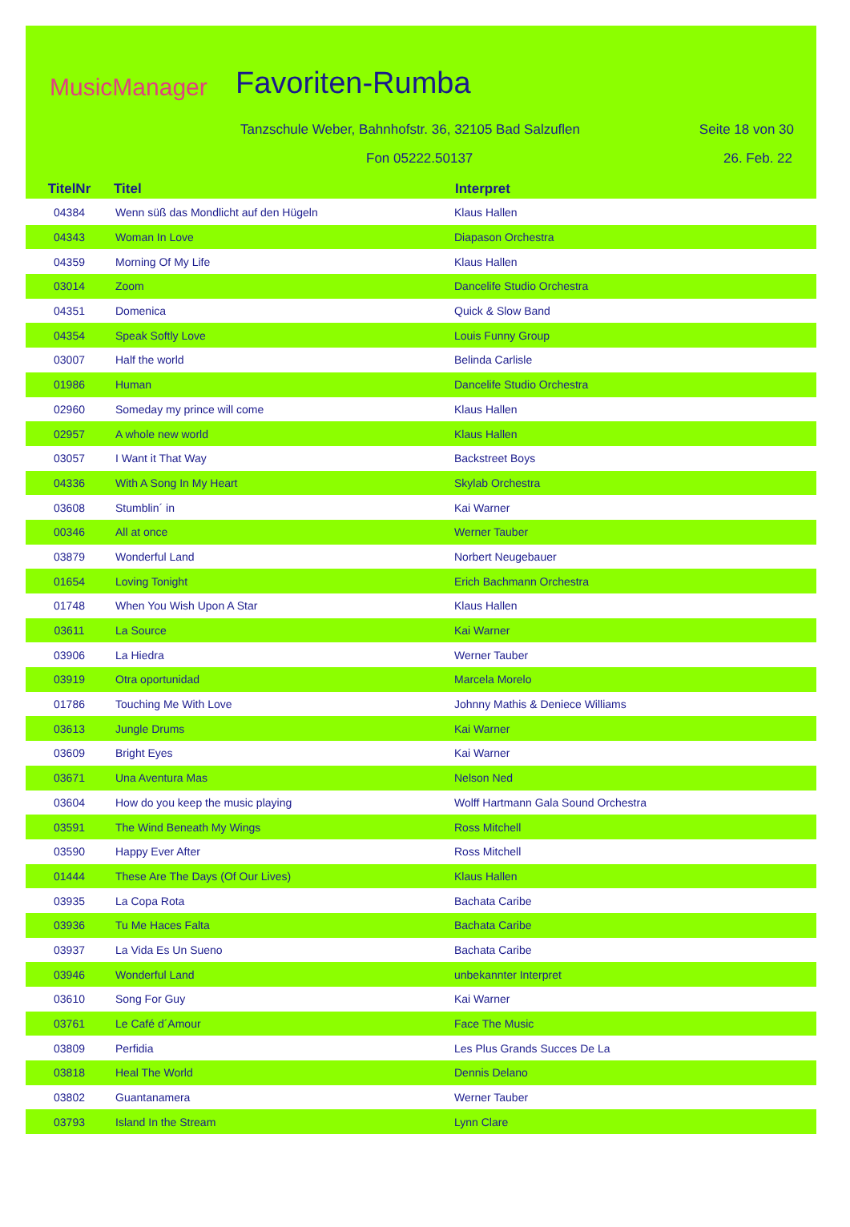MusicManager Favoriten-Rumba
Tanzschule Weber, Bahnhofstr. 36, 32105 Bad Salzuflen
Seite 18 von 30
Fon 05222.50137 26. Feb. 22
| TitelNr | Titel | Interpret |
| --- | --- | --- |
| 04384 | Wenn süß das Mondlicht auf den Hügeln | Klaus Hallen |
| 04343 | Woman In Love | Diapason Orchestra |
| 04359 | Morning Of My Life | Klaus Hallen |
| 03014 | Zoom | Dancelife Studio Orchestra |
| 04351 | Domenica | Quick & Slow Band |
| 04354 | Speak Softly Love | Louis Funny Group |
| 03007 | Half the world | Belinda Carlisle |
| 01986 | Human | Dancelife Studio Orchestra |
| 02960 | Someday my prince will come | Klaus Hallen |
| 02957 | A whole new world | Klaus Hallen |
| 03057 | I Want it That Way | Backstreet Boys |
| 04336 | With A Song In My Heart | Skylab Orchestra |
| 03608 | Stumblin´ in | Kai Warner |
| 00346 | All at once | Werner Tauber |
| 03879 | Wonderful Land | Norbert Neugebauer |
| 01654 | Loving Tonight | Erich Bachmann Orchestra |
| 01748 | When You Wish Upon A Star | Klaus Hallen |
| 03611 | La Source | Kai Warner |
| 03906 | La Hiedra | Werner Tauber |
| 03919 | Otra oportunidad | Marcela Morelo |
| 01786 | Touching Me With Love | Johnny Mathis & Deniece Williams |
| 03613 | Jungle Drums | Kai Warner |
| 03609 | Bright Eyes | Kai Warner |
| 03671 | Una Aventura Mas | Nelson Ned |
| 03604 | How do you keep the music playing | Wolff Hartmann Gala Sound Orchestra |
| 03591 | The Wind Beneath My Wings | Ross Mitchell |
| 03590 | Happy Ever After | Ross Mitchell |
| 01444 | These Are The Days (Of Our Lives) | Klaus Hallen |
| 03935 | La Copa Rota | Bachata Caribe |
| 03936 | Tu Me Haces Falta | Bachata Caribe |
| 03937 | La Vida Es Un Sueno | Bachata Caribe |
| 03946 | Wonderful Land | unbekannter Interpret |
| 03610 | Song For Guy | Kai Warner |
| 03761 | Le Café d´Amour | Face The Music |
| 03809 | Perfidia | Les Plus Grands Succes De La |
| 03818 | Heal The World | Dennis Delano |
| 03802 | Guantanamera | Werner Tauber |
| 03793 | Island In the Stream | Lynn Clare |